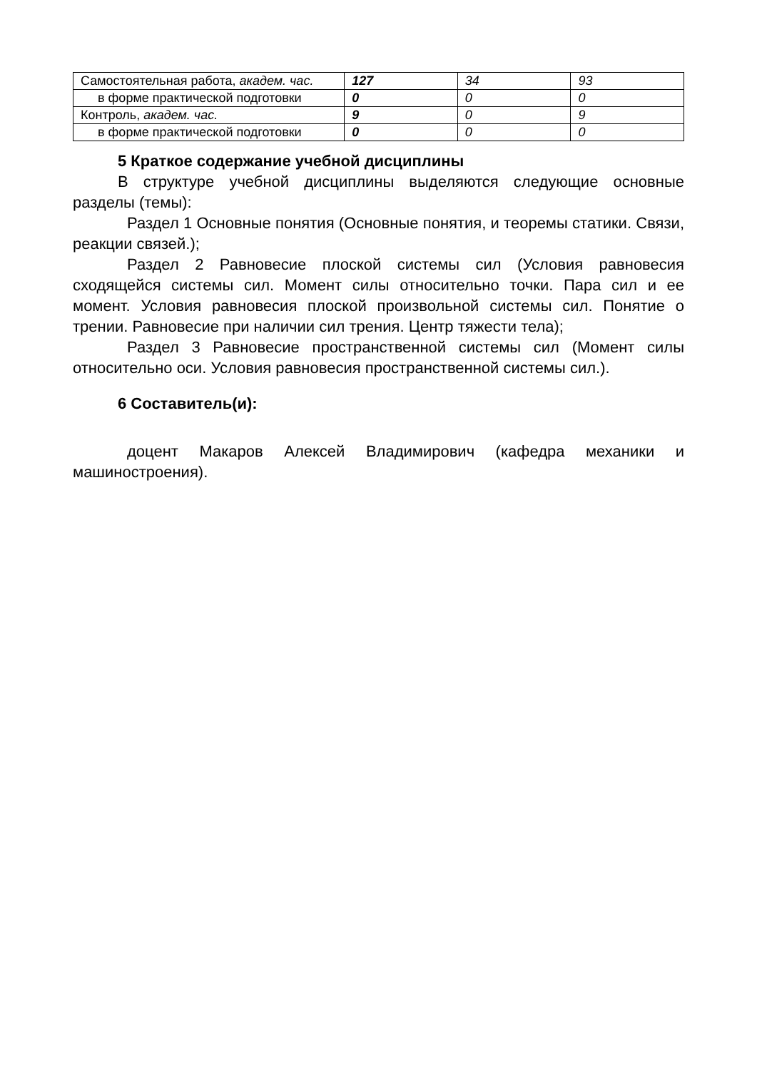| Самостоятельная работа, академ. час. | 127 | 34 | 93 |
| в форме практической подготовки | 0 | 0 | 0 |
| Контроль, академ. час. | 9 | 0 | 9 |
| в форме практической подготовки | 0 | 0 | 0 |
5 Краткое содержание учебной дисциплины
В структуре учебной дисциплины выделяются следующие основные разделы (темы):
Раздел 1 Основные понятия (Основные понятия, и теоремы статики. Связи, реакции связей.);
Раздел 2 Равновесие плоской системы сил (Условия равновесия сходящейся системы сил. Момент силы относительно точки. Пара сил и ее момент. Условия равновесия плоской произвольной системы сил. Понятие о трении. Равновесие при наличии сил трения. Центр тяжести тела);
Раздел 3 Равновесие пространственной системы сил (Момент силы относительно оси. Условия равновесия пространственной системы сил.).
6 Составитель(и):
доцент Макаров Алексей Владимирович (кафедра механики и машиностроения).